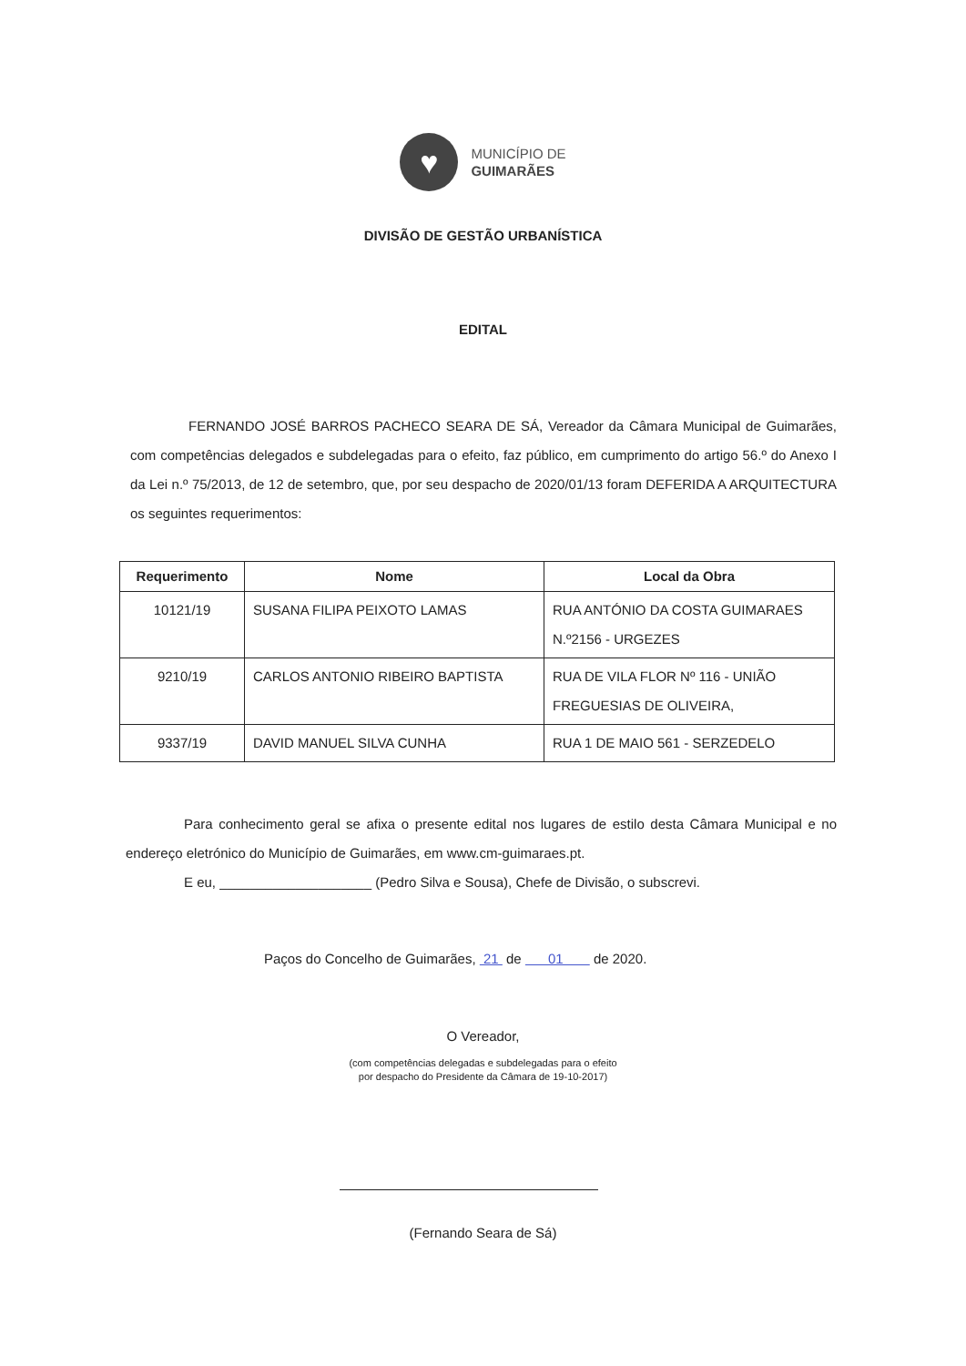♥
MUNICÍPIO DE
GUIMARÃES
DIVISÃO DE GESTÃO URBANÍSTICA
EDITAL
FERNANDO JOSÉ BARROS PACHECO SEARA DE SÁ, Vereador da Câmara Municipal de Guimarães, com competências delegados e subdelegadas para o efeito, faz público, em cumprimento do artigo 56.º do Anexo I da Lei n.º 75/2013, de 12 de setembro, que, por seu despacho de 2020/01/13 foram DEFERIDA A ARQUITECTURA os seguintes requerimentos:
| Requerimento | Nome | Local da Obra |
| --- | --- | --- |
| 10121/19 | SUSANA FILIPA PEIXOTO LAMAS | RUA ANTÓNIO DA COSTA GUIMARAES N.º2156 - URGEZES |
| 9210/19 | CARLOS ANTONIO RIBEIRO BAPTISTA | RUA DE VILA FLOR Nº 116 - UNIÃO FREGUESIAS DE OLIVEIRA, |
| 9337/19 | DAVID MANUEL SILVA CUNHA | RUA 1 DE MAIO 561 - SERZEDELO |
Para conhecimento geral se afixa o presente edital nos lugares de estilo desta Câmara Municipal e no endereço eletrónico do Município de Guimarães, em www.cm-guimaraes.pt.
E eu, ____________________ (Pedro Silva e Sousa), Chefe de Divisão, o subscrevi.
Paços do Concelho de Guimarães, 21 de 01 de 2020.
O Vereador,
(com competências delegadas e subdelegadas para o efeito
por despacho do Presidente da Câmara de 19-10-2017)
(Fernando Seara de Sá)